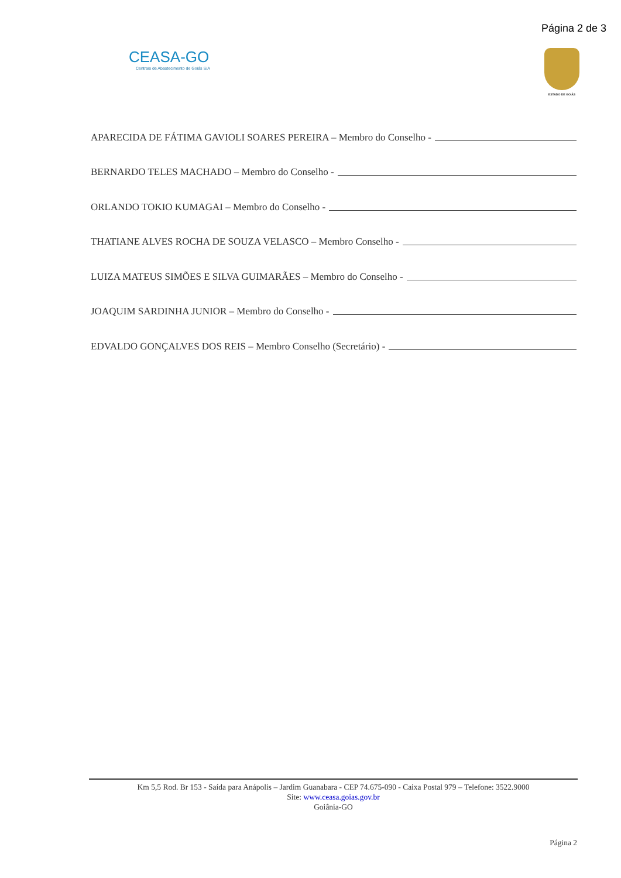Página 2 de 3
CEASA-GO
Centrais de Abastecimento de Goiás S/A
ESTADO DE GOIÁS
APARECIDA DE FÁTIMA GAVIOLI SOARES PEREIRA – Membro do Conselho -
BERNARDO TELES MACHADO – Membro do Conselho -
ORLANDO TOKIO KUMAGAI – Membro do Conselho -
THATIANE ALVES ROCHA DE SOUZA VELASCO – Membro Conselho -
LUIZA MATEUS SIMÕES E SILVA GUIMARÃES – Membro do Conselho -
JOAQUIM SARDINHA JUNIOR – Membro do Conselho -
EDVALDO GONÇALVES DOS REIS – Membro Conselho (Secretário) -
Km 5,5 Rod. Br 153 - Saída para Anápolis – Jardim Guanabara - CEP 74.675-090 - Caixa Postal 979 – Telefone: 3522.9000
Site: www.ceasa.goias.gov.br
Goiânia-GO
Página 2